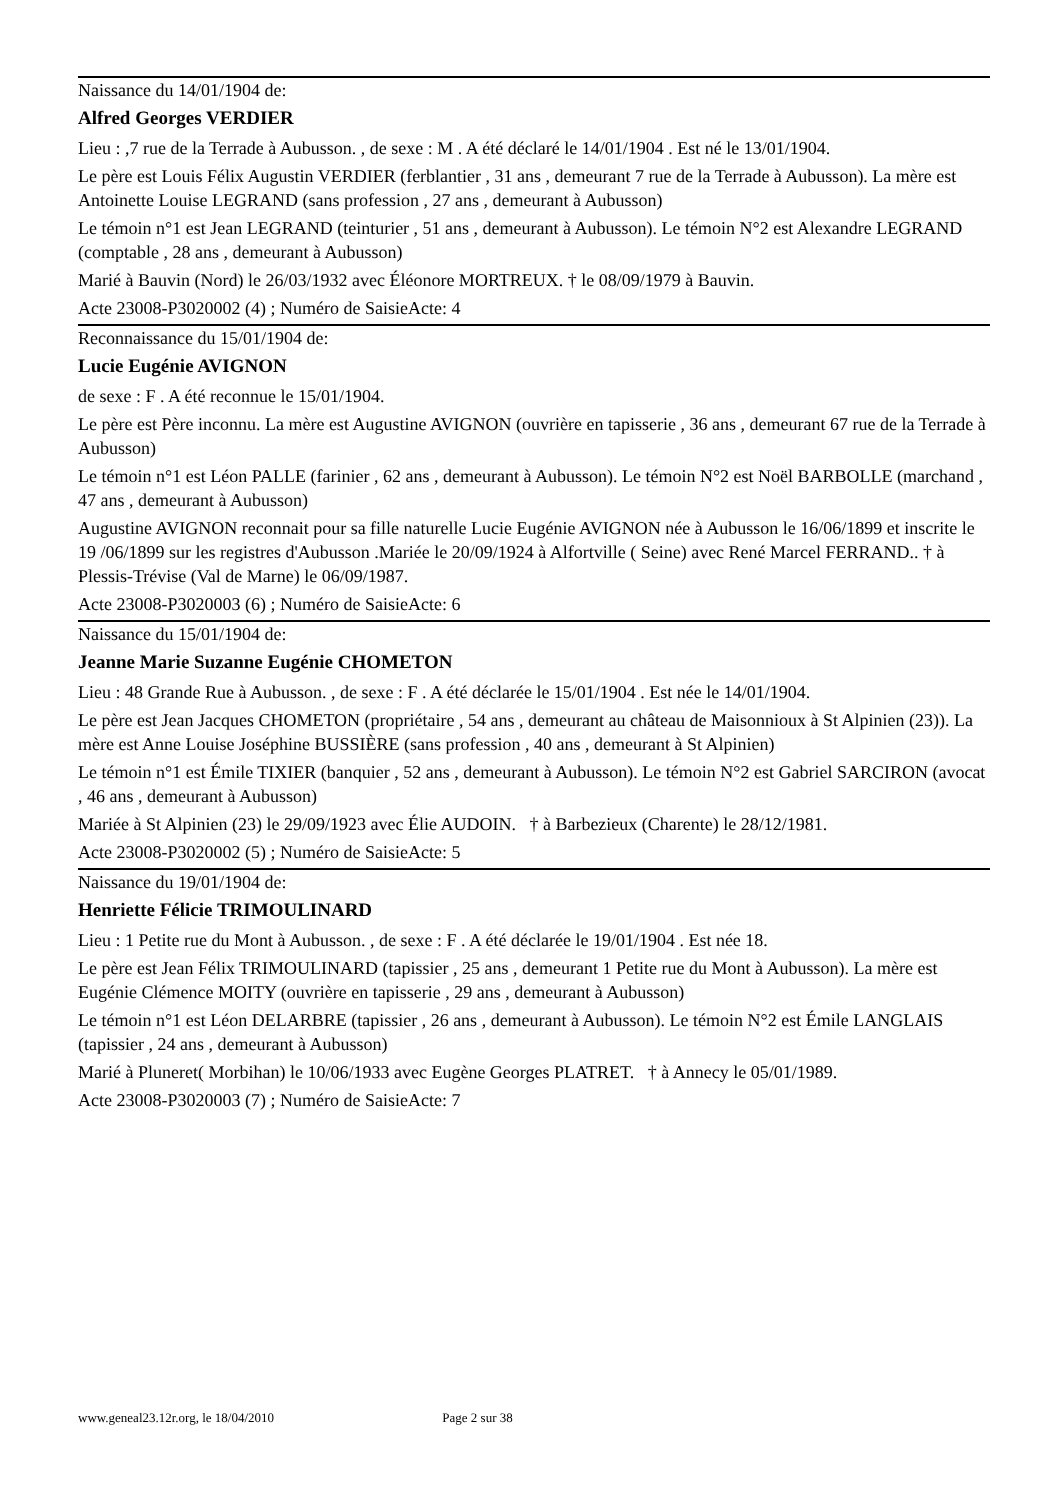Naissance du 14/01/1904 de:
Alfred Georges VERDIER
Lieu : ,7 rue de la Terrade à Aubusson. , de sexe : M . A été déclaré le 14/01/1904 . Est né le 13/01/1904.
Le père est Louis Félix Augustin VERDIER (ferblantier , 31 ans , demeurant 7 rue de la Terrade à Aubusson). La mère est Antoinette Louise LEGRAND (sans profession , 27 ans , demeurant à Aubusson)
Le témoin n°1 est Jean LEGRAND (teinturier , 51 ans , demeurant à Aubusson). Le témoin N°2 est Alexandre LEGRAND (comptable , 28 ans , demeurant à Aubusson)
Marié à Bauvin (Nord) le 26/03/1932 avec Éléonore MORTREUX. † le 08/09/1979 à Bauvin.
Acte 23008-P3020002 (4) ; Numéro de SaisieActe: 4
Reconnaissance du 15/01/1904 de:
Lucie Eugénie AVIGNON
de sexe : F . A été reconnue le 15/01/1904.
Le père est Père inconnu. La mère est Augustine AVIGNON (ouvrière en tapisserie , 36 ans , demeurant 67 rue de la Terrade à Aubusson)
Le témoin n°1 est Léon PALLE (farinier , 62 ans , demeurant à Aubusson). Le témoin N°2 est Noël BARBOLLE (marchand , 47 ans , demeurant à Aubusson)
Augustine AVIGNON reconnait pour sa fille naturelle Lucie Eugénie AVIGNON née à Aubusson le 16/06/1899 et inscrite le 19 /06/1899 sur les registres d'Aubusson .Mariée le 20/09/1924 à Alfortville ( Seine) avec René Marcel FERRAND.. † à Plessis-Trévise (Val de Marne) le 06/09/1987.
Acte 23008-P3020003 (6) ; Numéro de SaisieActe: 6
Naissance du 15/01/1904 de:
Jeanne Marie Suzanne Eugénie CHOMETON
Lieu : 48 Grande Rue à Aubusson. , de sexe : F . A été déclarée le 15/01/1904 . Est née le 14/01/1904.
Le père est Jean Jacques CHOMETON (propriétaire , 54 ans , demeurant au château de Maisonnioux à St Alpinien (23)). La mère est Anne Louise Joséphine BUSSIÈRE (sans profession , 40 ans , demeurant à St Alpinien)
Le témoin n°1 est Émile TIXIER (banquier , 52 ans , demeurant à Aubusson). Le témoin N°2 est Gabriel SARCIRON (avocat , 46 ans , demeurant à Aubusson)
Mariée à St Alpinien (23) le 29/09/1923 avec Élie AUDOIN. † à Barbezieux (Charente) le 28/12/1981.
Acte 23008-P3020002 (5) ; Numéro de SaisieActe: 5
Naissance du 19/01/1904 de:
Henriette Félicie TRIMOULINARD
Lieu : 1 Petite rue du Mont à Aubusson. , de sexe : F . A été déclarée le 19/01/1904 . Est née 18.
Le père est Jean Félix TRIMOULINARD (tapissier , 25 ans , demeurant 1 Petite rue du Mont à Aubusson). La mère est Eugénie Clémence MOITY (ouvrière en tapisserie , 29 ans , demeurant à Aubusson)
Le témoin n°1 est Léon DELARBRE (tapissier , 26 ans , demeurant à Aubusson). Le témoin N°2 est Émile LANGLAIS (tapissier , 24 ans , demeurant à Aubusson)
Marié à Pluneret( Morbihan) le 10/06/1933 avec Eugène Georges PLATRET. † à Annecy le 05/01/1989.
Acte 23008-P3020003 (7) ; Numéro de SaisieActe: 7
www.geneal23.12r.org, le 18/04/2010 Page 2 sur 38